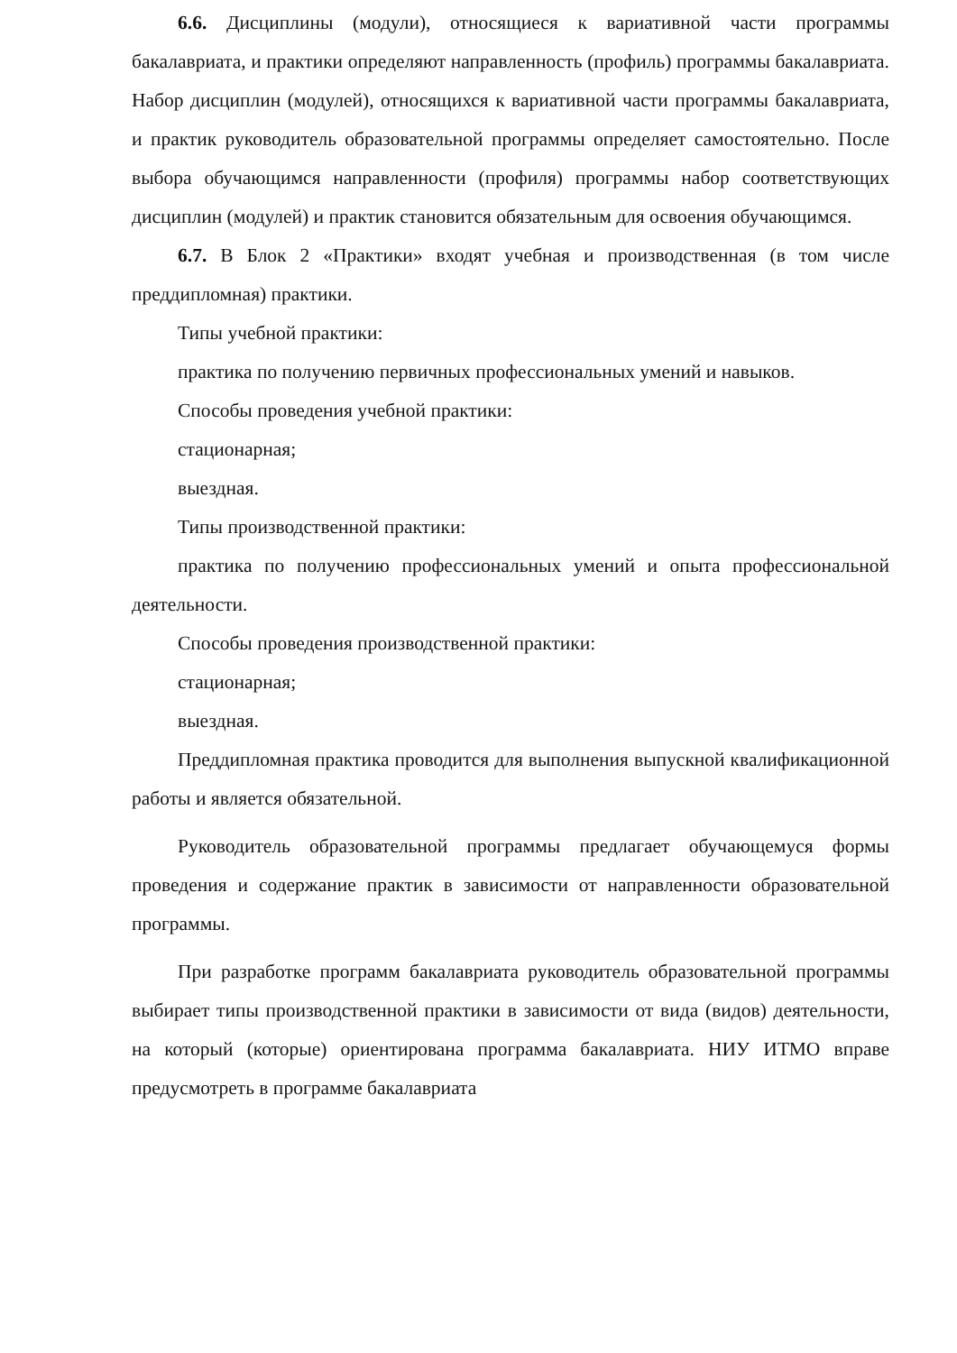6.6. Дисциплины (модули), относящиеся к вариативной части программы бакалавриата, и практики определяют направленность (профиль) программы бакалавриата. Набор дисциплин (модулей), относящихся к вариативной части программы бакалавриата, и практик руководитель образовательной программы определяет самостоятельно. После выбора обучающимся направленности (профиля) программы набор соответствующих дисциплин (модулей) и практик становится обязательным для освоения обучающимся.
6.7. В Блок 2 «Практики» входят учебная и производственная (в том числе преддипломная) практики.
Типы учебной практики:
практика по получению первичных профессиональных умений и навыков.
Способы проведения учебной практики:
стационарная;
выездная.
Типы производственной практики:
практика по получению профессиональных умений и опыта профессиональной деятельности.
Способы проведения производственной практики:
стационарная;
выездная.
Преддипломная практика проводится для выполнения выпускной квалификационной работы и является обязательной.
Руководитель образовательной программы предлагает обучающемуся формы проведения и содержание практик в зависимости от направленности образовательной программы.
При разработке программ бакалавриата руководитель образовательной программы выбирает типы производственной практики в зависимости от вида (видов) деятельности, на который (которые) ориентирована программа бакалавриата. НИУ ИТМО вправе предусмотреть в программе бакалавриата